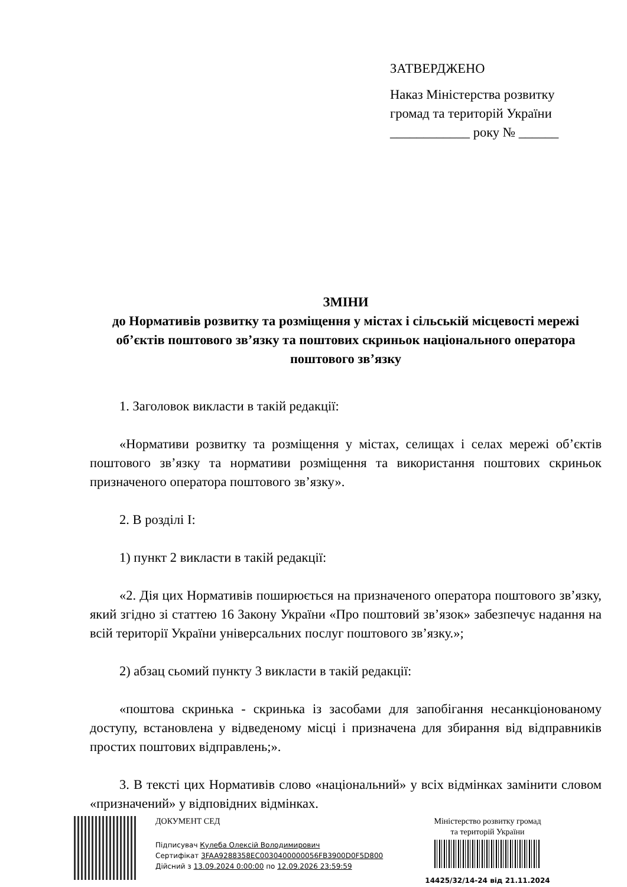ЗАТВЕРДЖЕНО
Наказ Міністерства розвитку громад та територій України
____________ року № ______
ЗМІНИ
до Нормативів розвитку та розміщення у містах і сільській місцевості мережі об’єктів поштового зв’язку та поштових скриньок національного оператора поштового зв’язку
1. Заголовок викласти в такій редакції:
«Нормативи розвитку та розміщення у містах, селищах і селах мережі об’єктів поштового зв’язку та нормативи розміщення та використання поштових скриньок призначеного оператора поштового зв’язку».
2. В розділі І:
1) пункт 2 викласти в такій редакції:
«2. Дія цих Нормативів поширюється на призначеного оператора поштового зв’язку, який згідно зі статтею 16 Закону України «Про поштовий зв’язок» забезпечує надання на всій території України універсальних послуг поштового зв’язку.»;
2) абзац сьомий пункту 3 викласти в такій редакції:
«поштова скринька - скринька із засобами для запобігання несанкціонованому доступу, встановлена у відведеному місці і призначена для збирання від відправників простих поштових відправлень;».
3. В тексті цих Нормативів слово «національний» у всіх відмінках замінити словом «призначений» у відповідних відмінках.
ДОКУМЕНТ СЕД
Підписувач Кулеба Олексій Володимирович
Сертифікат 3FAA9288358EC0030400000056FB3900D0F5D800
Дійсний з 13.09.2024 0:00:00 по 12.09.2026 23:59:59
Міністерство розвитку громад
та територій України
14425/32/14-24 від 21.11.2024